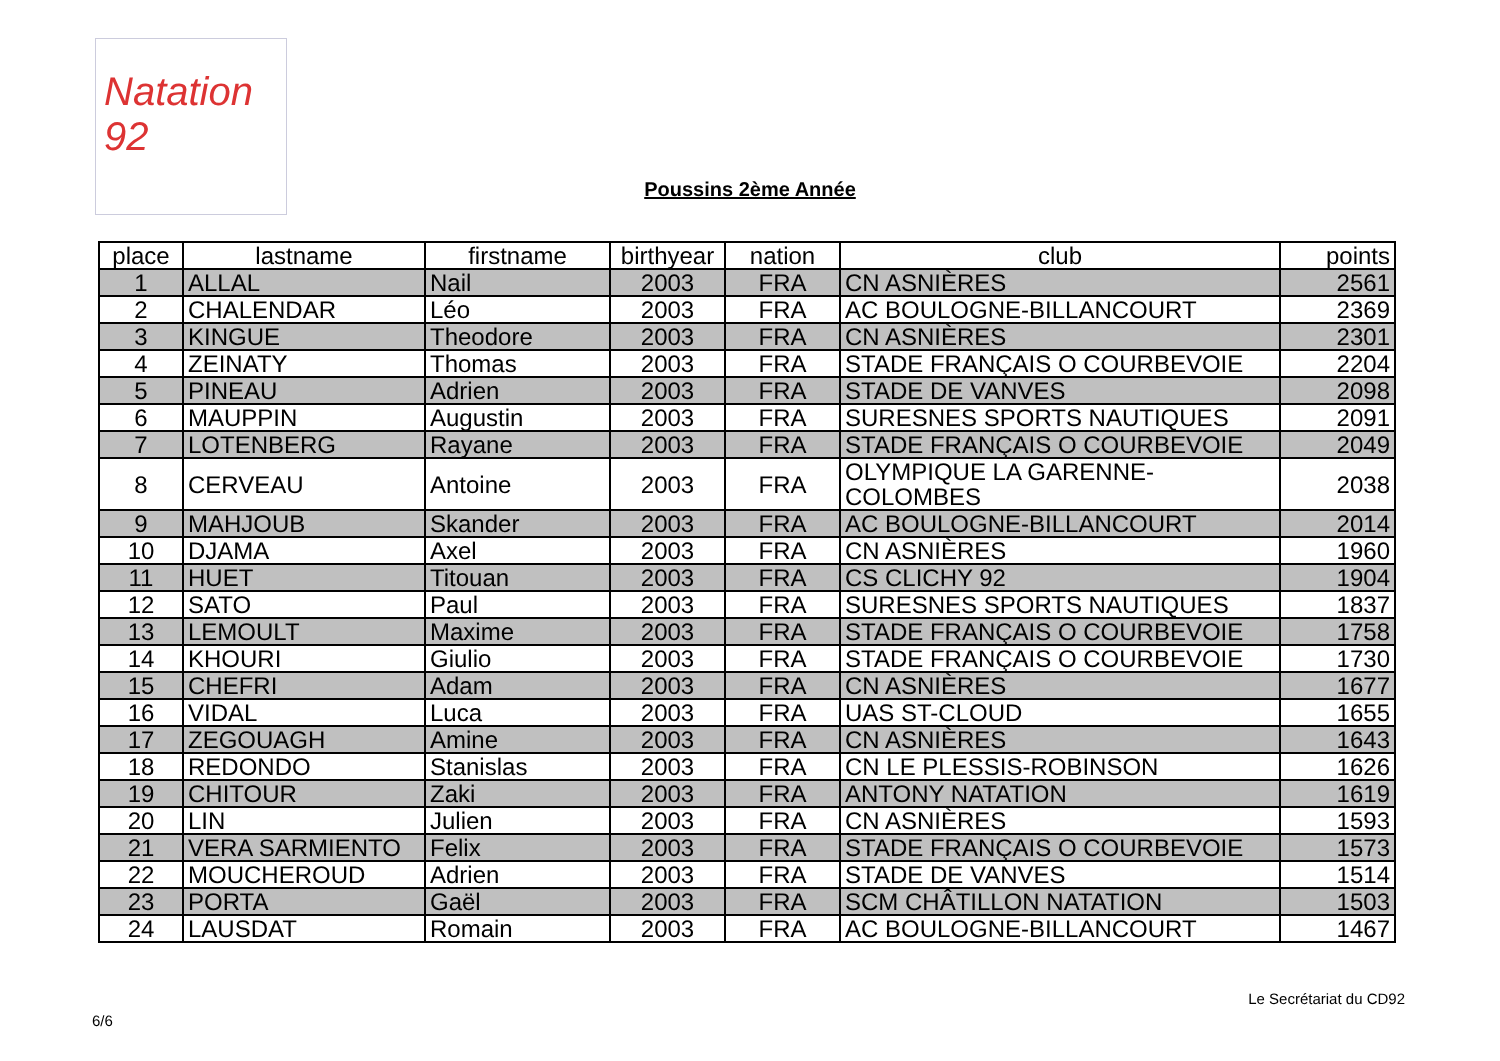Natation 92
Poussins 2ème Année
| place | lastname | firstname | birthyear | nation | club | points |
| --- | --- | --- | --- | --- | --- | --- |
| 1 | ALLAL | Nail | 2003 | FRA | CN ASNIÈRES | 2561 |
| 2 | CHALENDAR | Léo | 2003 | FRA | AC BOULOGNE-BILLANCOURT | 2369 |
| 3 | KINGUE | Theodore | 2003 | FRA | CN ASNIÈRES | 2301 |
| 4 | ZEINATY | Thomas | 2003 | FRA | STADE FRANÇAIS O COURBEVOIE | 2204 |
| 5 | PINEAU | Adrien | 2003 | FRA | STADE DE VANVES | 2098 |
| 6 | MAUPPIN | Augustin | 2003 | FRA | SURESNES SPORTS NAUTIQUES | 2091 |
| 7 | LOTENBERG | Rayane | 2003 | FRA | STADE FRANÇAIS O COURBEVOIE | 2049 |
| 8 | CERVEAU | Antoine | 2003 | FRA | OLYMPIQUE LA GARENNE-COLOMBES | 2038 |
| 9 | MAHJOUB | Skander | 2003 | FRA | AC BOULOGNE-BILLANCOURT | 2014 |
| 10 | DJAMA | Axel | 2003 | FRA | CN ASNIÈRES | 1960 |
| 11 | HUET | Titouan | 2003 | FRA | CS CLICHY 92 | 1904 |
| 12 | SATO | Paul | 2003 | FRA | SURESNES SPORTS NAUTIQUES | 1837 |
| 13 | LEMOULT | Maxime | 2003 | FRA | STADE FRANÇAIS O COURBEVOIE | 1758 |
| 14 | KHOURI | Giulio | 2003 | FRA | STADE FRANÇAIS O COURBEVOIE | 1730 |
| 15 | CHEFRI | Adam | 2003 | FRA | CN ASNIÈRES | 1677 |
| 16 | VIDAL | Luca | 2003 | FRA | UAS ST-CLOUD | 1655 |
| 17 | ZEGOUAGH | Amine | 2003 | FRA | CN ASNIÈRES | 1643 |
| 18 | REDONDO | Stanislas | 2003 | FRA | CN LE PLESSIS-ROBINSON | 1626 |
| 19 | CHITOUR | Zaki | 2003 | FRA | ANTONY NATATION | 1619 |
| 20 | LIN | Julien | 2003 | FRA | CN ASNIÈRES | 1593 |
| 21 | VERA SARMIENTO | Felix | 2003 | FRA | STADE FRANÇAIS O COURBEVOIE | 1573 |
| 22 | MOUCHEROUD | Adrien | 2003 | FRA | STADE DE VANVES | 1514 |
| 23 | PORTA | Gaël | 2003 | FRA | SCM CHÂTILLON NATATION | 1503 |
| 24 | LAUSDAT | Romain | 2003 | FRA | AC BOULOGNE-BILLANCOURT | 1467 |
Le Secrétariat du CD92
6/6